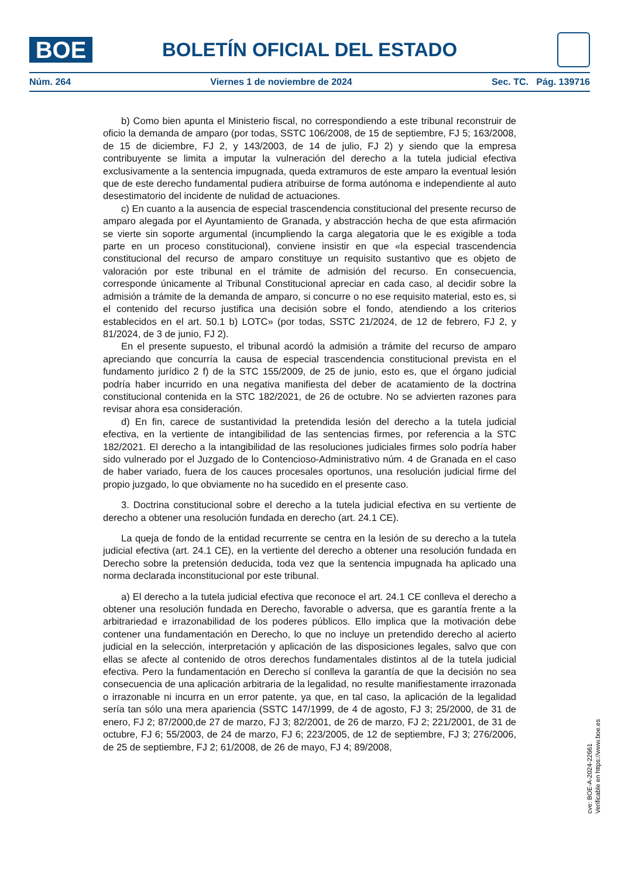BOE
BOLETÍN OFICIAL DEL ESTADO
Núm. 264 Viernes 1 de noviembre de 2024 Sec. TC. Pág. 139716
b) Como bien apunta el Ministerio fiscal, no correspondiendo a este tribunal reconstruir de oficio la demanda de amparo (por todas, SSTC 106/2008, de 15 de septiembre, FJ 5; 163/2008, de 15 de diciembre, FJ 2, y 143/2003, de 14 de julio, FJ 2) y siendo que la empresa contribuyente se limita a imputar la vulneración del derecho a la tutela judicial efectiva exclusivamente a la sentencia impugnada, queda extramuros de este amparo la eventual lesión que de este derecho fundamental pudiera atribuirse de forma autónoma e independiente al auto desestimatorio del incidente de nulidad de actuaciones.
c) En cuanto a la ausencia de especial trascendencia constitucional del presente recurso de amparo alegada por el Ayuntamiento de Granada, y abstracción hecha de que esta afirmación se vierte sin soporte argumental (incumpliendo la carga alegatoria que le es exigible a toda parte en un proceso constitucional), conviene insistir en que «la especial trascendencia constitucional del recurso de amparo constituye un requisito sustantivo que es objeto de valoración por este tribunal en el trámite de admisión del recurso. En consecuencia, corresponde únicamente al Tribunal Constitucional apreciar en cada caso, al decidir sobre la admisión a trámite de la demanda de amparo, si concurre o no ese requisito material, esto es, si el contenido del recurso justifica una decisión sobre el fondo, atendiendo a los criterios establecidos en el art. 50.1 b) LOTC» (por todas, SSTC 21/2024, de 12 de febrero, FJ 2, y 81/2024, de 3 de junio, FJ 2).
En el presente supuesto, el tribunal acordó la admisión a trámite del recurso de amparo apreciando que concurría la causa de especial trascendencia constitucional prevista en el fundamento jurídico 2 f) de la STC 155/2009, de 25 de junio, esto es, que el órgano judicial podría haber incurrido en una negativa manifiesta del deber de acatamiento de la doctrina constitucional contenida en la STC 182/2021, de 26 de octubre. No se advierten razones para revisar ahora esa consideración.
d) En fin, carece de sustantividad la pretendida lesión del derecho a la tutela judicial efectiva, en la vertiente de intangibilidad de las sentencias firmes, por referencia a la STC 182/2021. El derecho a la intangibilidad de las resoluciones judiciales firmes solo podría haber sido vulnerado por el Juzgado de lo Contencioso-Administrativo núm. 4 de Granada en el caso de haber variado, fuera de los cauces procesales oportunos, una resolución judicial firme del propio juzgado, lo que obviamente no ha sucedido en el presente caso.
3. Doctrina constitucional sobre el derecho a la tutela judicial efectiva en su vertiente de derecho a obtener una resolución fundada en derecho (art. 24.1 CE).
La queja de fondo de la entidad recurrente se centra en la lesión de su derecho a la tutela judicial efectiva (art. 24.1 CE), en la vertiente del derecho a obtener una resolución fundada en Derecho sobre la pretensión deducida, toda vez que la sentencia impugnada ha aplicado una norma declarada inconstitucional por este tribunal.
a) El derecho a la tutela judicial efectiva que reconoce el art. 24.1 CE conlleva el derecho a obtener una resolución fundada en Derecho, favorable o adversa, que es garantía frente a la arbitrariedad e irrazonabilidad de los poderes públicos. Ello implica que la motivación debe contener una fundamentación en Derecho, lo que no incluye un pretendido derecho al acierto judicial en la selección, interpretación y aplicación de las disposiciones legales, salvo que con ellas se afecte al contenido de otros derechos fundamentales distintos al de la tutela judicial efectiva. Pero la fundamentación en Derecho sí conlleva la garantía de que la decisión no sea consecuencia de una aplicación arbitraria de la legalidad, no resulte manifiestamente irrazonada o irrazonable ni incurra en un error patente, ya que, en tal caso, la aplicación de la legalidad sería tan sólo una mera apariencia (SSTC 147/1999, de 4 de agosto, FJ 3; 25/2000, de 31 de enero, FJ 2; 87/2000,de 27 de marzo, FJ 3; 82/2001, de 26 de marzo, FJ 2; 221/2001, de 31 de octubre, FJ 6; 55/2003, de 24 de marzo, FJ 6; 223/2005, de 12 de septiembre, FJ 3; 276/2006, de 25 de septiembre, FJ 2; 61/2008, de 26 de mayo, FJ 4; 89/2008,
cve: BOE-A-2024-22661
Verificable en https://www.boe.es